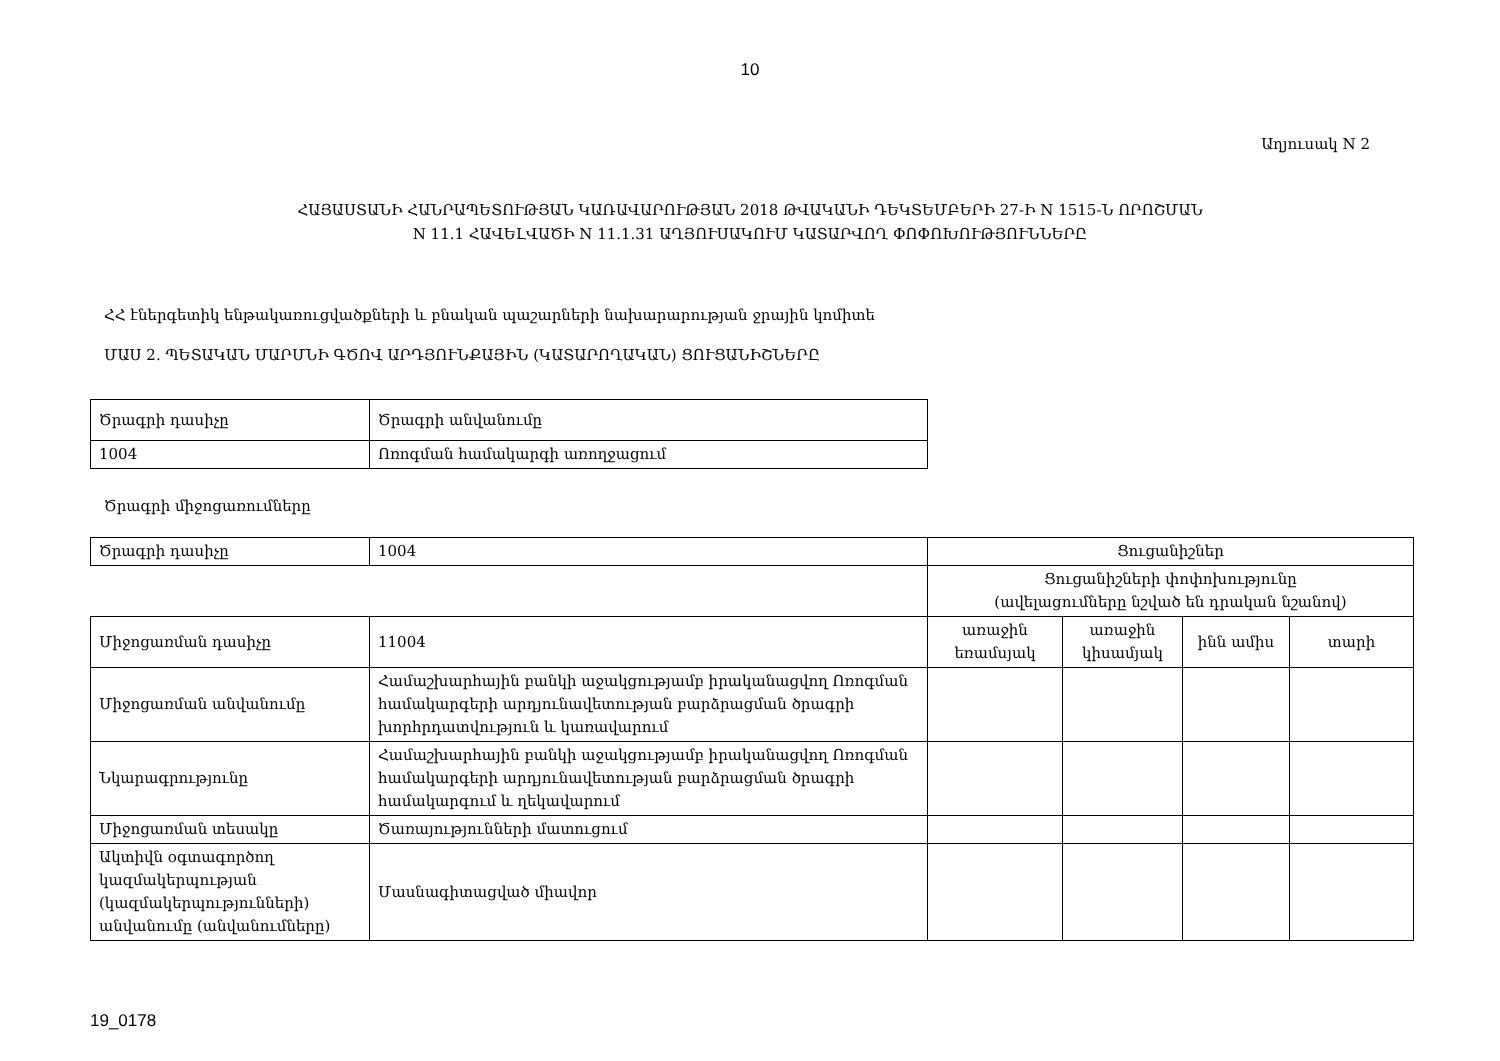10
Աղյուսակ N 2
ՀԱՅԱՍՏԱՆԻ ՀԱՆՐԱՊԵՏՈՒԹՅԱՆ ԿԱՌԱՎԱՐՈՒԹՅԱՆ 2018 ԹՎԱԿԱՆԻ ԴԵԿՏԵՄԲԵՐԻ 27-Ի N 1515-Ն ՈՐՈՇՄԱՆ
N 11.1 ՀԱՎԵԼՎԱԾԻ N 11.1.31 ԱՂՅՈՒՍԱԿՈՒՄ ԿԱՏԱՐՎՈՂ ՓՈՓՈԽՈՒԹՅՈՒՆՆԵՐԸ
ՀՀ էներգետիկ ենթակառուցվածքների և բնական պաշարների նախարարության ջրային կոմիտե
ՄԱՍ 2. ՊԵՏԱԿԱՆ ՄԱՐՄՆԻ ԳԾՈՎ ԱՐԴՅՈՒՆՔԱՅԻՆ (ԿԱՏԱՐՈՂԱԿԱՆ) ՑՈՒՑԱՆԻՇՆԵՐԸ
| Ծրագրի դասիչը | Ծրագրի անվանումը |
| 1004 | Ոռոգման համակարգի առողջացում |
Ծրագրի միջոցառումները
| Ծրագրի դասիչը | 1004 | Ցուցանիշներ | | | |
| | | Ցուցանիշների փոփոխությունը (ավելացումները նշված են դրական նշանով) | | | |
| Միջոցառման դասիչը | 11004 | առաջին եռամսյակ | առաջին կիսամյակ | ինն ամիս | տարի |
| Միջոցառման անվանումը | Համաշխարհային բանկի աջակցությամբ իրականացվող Ոռոգման համակարգերի արդյունավետության բարձրացման ծրագրի խորհրդատվություն և կառավարում | | | | |
| Նկարագրությունը | Համաշխարհային բանկի աջակցությամբ իրականացվող Ոռոգման համակարգերի արդյունավետության բարձրացման ծրագրի համակարգում և ղեկավարում | | | | |
| Միջոցառման տեսակը | Ծառայությունների մատուցում | | | | |
| Ակտիվն օգտագործող կազմակերպության (կազմակերպությունների) անվանումը (անվանումները) | Մասնագիտացված միավոր | | | | |
19_0178